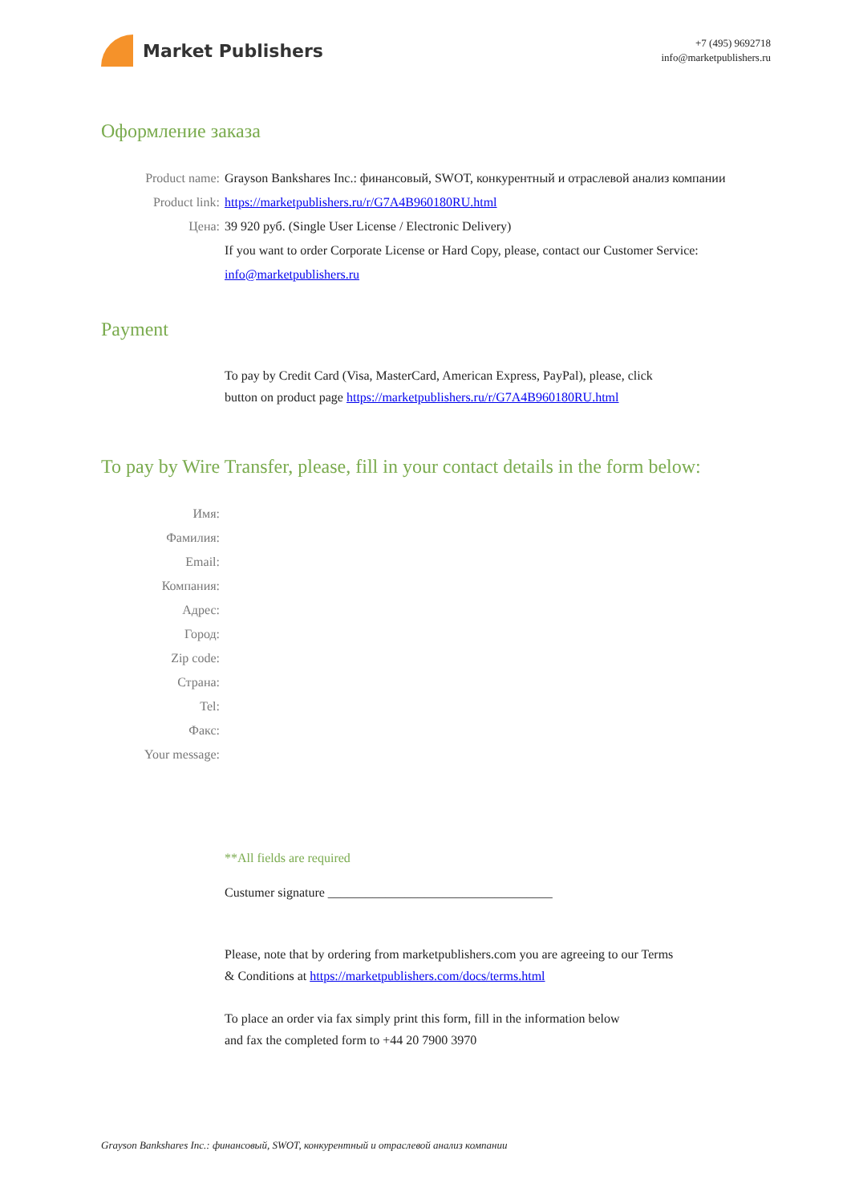Market Publishers
+7 (495) 9692718
info@marketpublishers.ru
Оформление заказа
Product name: Grayson Bankshares Inc.: финансовый, SWOT, конкурентный и отраслевой анализ компании
Product link: https://marketpublishers.ru/r/G7A4B960180RU.html
Цена: 39 920 руб. (Single User License / Electronic Delivery)
If you want to order Corporate License or Hard Copy, please, contact our Customer Service:
info@marketpublishers.ru
Payment
To pay by Credit Card (Visa, MasterCard, American Express, PayPal), please, click
button on product page https://marketpublishers.ru/r/G7A4B960180RU.html
To pay by Wire Transfer, please, fill in your contact details in the form below:
Имя:
Фамилия:
Email:
Компания:
Адрес:
Город:
Zip code:
Страна:
Tel:
Факс:
Your message:
**All fields are required
Custumer signature ___________________________________
Please, note that by ordering from marketpublishers.com you are agreeing to our Terms
& Conditions at https://marketpublishers.com/docs/terms.html
To place an order via fax simply print this form, fill in the information below
and fax the completed form to +44 20 7900 3970
Grayson Bankshares Inc.: финансовый, SWOT, конкурентный и отраслевой анализ компании